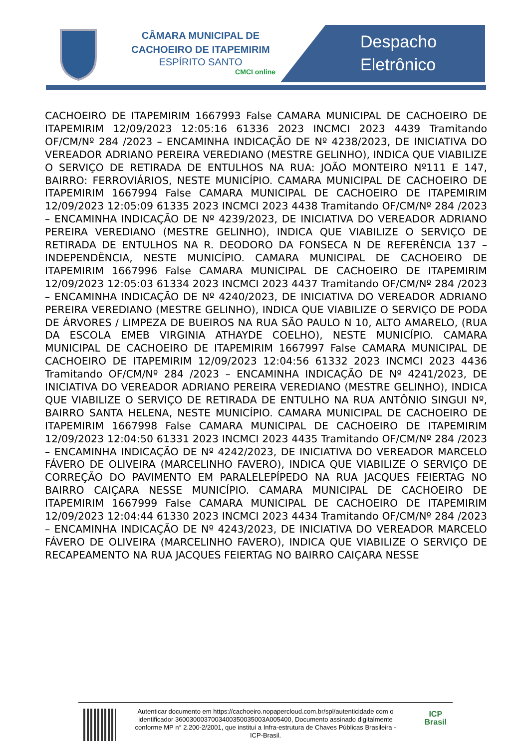CÂMARA MUNICIPAL DE CACHOEIRO DE ITAPEMIRIM
ESPÍRITO SANTO
CMCI online
Despacho
Eletrônico
CACHOEIRO DE ITAPEMIRIM 1667993 False CAMARA MUNICIPAL DE CACHOEIRO DE ITAPEMIRIM 12/09/2023 12:05:16 61336 2023 INCMCI 2023 4439 Tramitando OF/CM/Nº 284 /2023 – ENCAMINHA INDICAÇÃO DE Nº 4238/2023, DE INICIATIVA DO VEREADOR ADRIANO PEREIRA VEREDIANO (MESTRE GELINHO), INDICA QUE VIABILIZE O SERVIÇO DE RETIRADA DE ENTULHOS NA RUA: JOÃO MONTEIRO Nº111 E 147, BAIRRO: FERROVIÁRIOS, NESTE MUNICÍPIO. CAMARA MUNICIPAL DE CACHOEIRO DE ITAPEMIRIM 1667994 False CAMARA MUNICIPAL DE CACHOEIRO DE ITAPEMIRIM 12/09/2023 12:05:09 61335 2023 INCMCI 2023 4438 Tramitando OF/CM/Nº 284 /2023 – ENCAMINHA INDICAÇÃO DE Nº 4239/2023, DE INICIATIVA DO VEREADOR ADRIANO PEREIRA VEREDIANO (MESTRE GELINHO), INDICA QUE VIABILIZE O SERVIÇO DE RETIRADA DE ENTULHOS NA R. DEODORO DA FONSECA N DE REFERÊNCIA 137 – INDEPENDÊNCIA, NESTE MUNICÍPIO. CAMARA MUNICIPAL DE CACHOEIRO DE ITAPEMIRIM 1667996 False CAMARA MUNICIPAL DE CACHOEIRO DE ITAPEMIRIM 12/09/2023 12:05:03 61334 2023 INCMCI 2023 4437 Tramitando OF/CM/Nº 284 /2023 – ENCAMINHA INDICAÇÃO DE Nº 4240/2023, DE INICIATIVA DO VEREADOR ADRIANO PEREIRA VEREDIANO (MESTRE GELINHO), INDICA QUE VIABILIZE O SERVIÇO DE PODA DE ÁRVORES / LIMPEZA DE BUEIROS NA RUA SÃO PAULO N 10, ALTO AMARELO, (RUA DA ESCOLA EMEB VIRGINIA ATHAYDE COELHO), NESTE MUNICÍPIO. CAMARA MUNICIPAL DE CACHOEIRO DE ITAPEMIRIM 1667997 False CAMARA MUNICIPAL DE CACHOEIRO DE ITAPEMIRIM 12/09/2023 12:04:56 61332 2023 INCMCI 2023 4436 Tramitando OF/CM/Nº 284 /2023 – ENCAMINHA INDICAÇÃO DE Nº 4241/2023, DE INICIATIVA DO VEREADOR ADRIANO PEREIRA VEREDIANO (MESTRE GELINHO), INDICA QUE VIABILIZE O SERVIÇO DE RETIRADA DE ENTULHO NA RUA ANTÔNIO SINGUI Nº, BAIRRO SANTA HELENA, NESTE MUNICÍPIO. CAMARA MUNICIPAL DE CACHOEIRO DE ITAPEMIRIM 1667998 False CAMARA MUNICIPAL DE CACHOEIRO DE ITAPEMIRIM 12/09/2023 12:04:50 61331 2023 INCMCI 2023 4435 Tramitando OF/CM/Nº 284 /2023 – ENCAMINHA INDICAÇÃO DE Nº 4242/2023, DE INICIATIVA DO VEREADOR MARCELO FÁVERO DE OLIVEIRA (MARCELINHO FAVERO), INDICA QUE VIABILIZE O SERVIÇO DE CORREÇÃO DO PAVIMENTO EM PARALELEPÍPEDO NA RUA JACQUES FEIERTAG NO BAIRRO CAIÇARA NESSE MUNICÍPIO. CAMARA MUNICIPAL DE CACHOEIRO DE ITAPEMIRIM 1667999 False CAMARA MUNICIPAL DE CACHOEIRO DE ITAPEMIRIM 12/09/2023 12:04:44 61330 2023 INCMCI 2023 4434 Tramitando OF/CM/Nº 284 /2023 – ENCAMINHA INDICAÇÃO DE Nº 4243/2023, DE INICIATIVA DO VEREADOR MARCELO FÁVERO DE OLIVEIRA (MARCELINHO FAVERO), INDICA QUE VIABILIZE O SERVIÇO DE RECAPEAMENTO NA RUA JACQUES FEIERTAG NO BAIRRO CAIÇARA NESSE
Autenticar documento em https://cachoeiro.nopapercloud.com.br/spl/autenticidade com o identificador 360030003700340035003500​3A005400, Documento assinado digitalmente conforme MP n° 2.200-2/2001, que institui a Infra-estrutura de Chaves Públicas Brasileira - ICP-Brasil.
ICP
Brasil